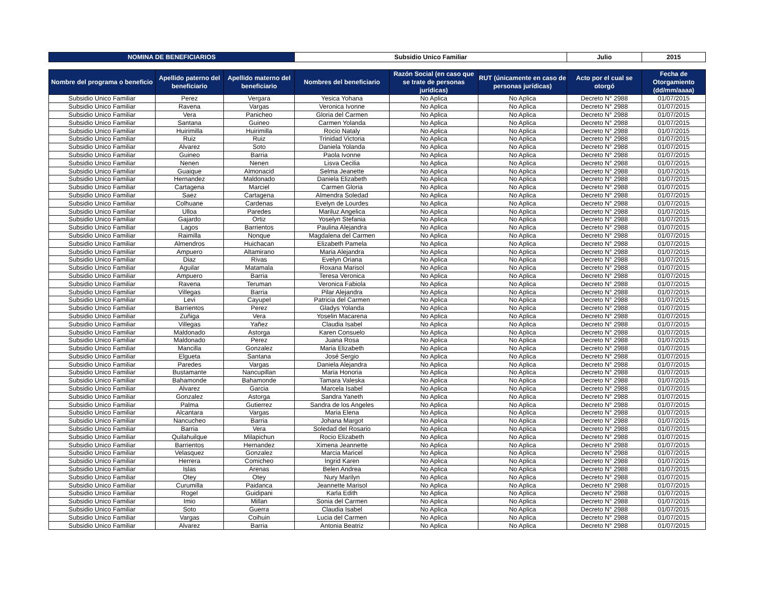| NOMINA DE BENEFICIARIOS | Subsidio Unico Familiar | Julio | 2015 |
| Nombre del programa o beneficio | Apellido paterno del beneficiario | Apellido materno del beneficiario | Nombres del beneficiario | Razón Social (en caso que se trate de personas jurídicas) | RUT (únicamente en caso de personas jurídicas) | Acto por el cual se otorgó | Fecha de Otorgamiento (dd/mm/aaaa) |
| --- | --- | --- | --- | --- | --- | --- | --- |
| Subsidio Unico Familiar | Perez | Vergara | Yesica Yohana | No Aplica | No Aplica | Decreto N° 2988 | 01/07/2015 |
| Subsidio Unico Familiar | Ravena | Vargas | Veronica Ivonne | No Aplica | No Aplica | Decreto N° 2988 | 01/07/2015 |
| Subsidio Unico Familiar | Vera | Panicheo | Gloria del Carmen | No Aplica | No Aplica | Decreto N° 2988 | 01/07/2015 |
| Subsidio Unico Familiar | Santana | Guineo | Carmen Yolanda | No Aplica | No Aplica | Decreto N° 2988 | 01/07/2015 |
| Subsidio Unico Familiar | Huirimilla | Huirimilla | Rocio Nataly | No Aplica | No Aplica | Decreto N° 2988 | 01/07/2015 |
| Subsidio Unico Familiar | Ruiz | Ruiz | Trinidad Victoria | No Aplica | No Aplica | Decreto N° 2988 | 01/07/2015 |
| Subsidio Unico Familiar | Alvarez | Soto | Daniela Yolanda | No Aplica | No Aplica | Decreto N° 2988 | 01/07/2015 |
| Subsidio Unico Familiar | Guineo | Barria | Paola Ivonne | No Aplica | No Aplica | Decreto N° 2988 | 01/07/2015 |
| Subsidio Unico Familiar | Nenen | Nenen | Lisva Cecilia | No Aplica | No Aplica | Decreto N° 2988 | 01/07/2015 |
| Subsidio Unico Familiar | Guaique | Almonacid | Selma Jeanette | No Aplica | No Aplica | Decreto N° 2988 | 01/07/2015 |
| Subsidio Unico Familiar | Hernandez | Maldonado | Daniela Elizabeth | No Aplica | No Aplica | Decreto N° 2988 | 01/07/2015 |
| Subsidio Unico Familiar | Cartagena | Marciel | Carmen Gloria | No Aplica | No Aplica | Decreto N° 2988 | 01/07/2015 |
| Subsidio Unico Familiar | Saez | Cartagena | Almendra Soledad | No Aplica | No Aplica | Decreto N° 2988 | 01/07/2015 |
| Subsidio Unico Familiar | Colhuane | Cardenas | Evelyn de Lourdes | No Aplica | No Aplica | Decreto N° 2988 | 01/07/2015 |
| Subsidio Unico Familiar | Ulloa | Paredes | Mariluz Angelica | No Aplica | No Aplica | Decreto N° 2988 | 01/07/2015 |
| Subsidio Unico Familiar | Gajardo | Ortiz | Yoselyn Stefania | No Aplica | No Aplica | Decreto N° 2988 | 01/07/2015 |
| Subsidio Unico Familiar | Lagos | Barrientos | Paulina Alejandra | No Aplica | No Aplica | Decreto N° 2988 | 01/07/2015 |
| Subsidio Unico Familiar | Raimilla | Nonque | Magdalena del Carmen | No Aplica | No Aplica | Decreto N° 2988 | 01/07/2015 |
| Subsidio Unico Familiar | Almendros | Huichacan | Elizabeth Pamela | No Aplica | No Aplica | Decreto N° 2988 | 01/07/2015 |
| Subsidio Unico Familiar | Ampuero | Altamirano | Maria Alejandra | No Aplica | No Aplica | Decreto N° 2988 | 01/07/2015 |
| Subsidio Unico Familiar | Diaz | Rivas | Evelyn Oriana | No Aplica | No Aplica | Decreto N° 2988 | 01/07/2015 |
| Subsidio Unico Familiar | Aguilar | Matamala | Roxana Marisol | No Aplica | No Aplica | Decreto N° 2988 | 01/07/2015 |
| Subsidio Unico Familiar | Ampuero | Barria | Teresa Veronica | No Aplica | No Aplica | Decreto N° 2988 | 01/07/2015 |
| Subsidio Unico Familiar | Ravena | Teruman | Veronica Fabiola | No Aplica | No Aplica | Decreto N° 2988 | 01/07/2015 |
| Subsidio Unico Familiar | Villegas | Barria | Pilar Alejandra | No Aplica | No Aplica | Decreto N° 2988 | 01/07/2015 |
| Subsidio Unico Familiar | Levi | Cayupel | Patricia del Carmen | No Aplica | No Aplica | Decreto N° 2988 | 01/07/2015 |
| Subsidio Unico Familiar | Barrientos | Perez | Gladys Yolanda | No Aplica | No Aplica | Decreto N° 2988 | 01/07/2015 |
| Subsidio Unico Familiar | Zuñiga | Vera | Yoselin Macarena | No Aplica | No Aplica | Decreto N° 2988 | 01/07/2015 |
| Subsidio Unico Familiar | Villegas | Yañez | Claudia Isabel | No Aplica | No Aplica | Decreto N° 2988 | 01/07/2015 |
| Subsidio Unico Familiar | Maldonado | Astorga | Karen Consuelo | No Aplica | No Aplica | Decreto N° 2988 | 01/07/2015 |
| Subsidio Unico Familiar | Maldonado | Perez | Juana Rosa | No Aplica | No Aplica | Decreto N° 2988 | 01/07/2015 |
| Subsidio Unico Familiar | Mancilla | Gonzalez | Maria Elizabeth | No Aplica | No Aplica | Decreto N° 2988 | 01/07/2015 |
| Subsidio Unico Familiar | Elgueta | Santana | José Sergio | No Aplica | No Aplica | Decreto N° 2988 | 01/07/2015 |
| Subsidio Unico Familiar | Paredes | Vargas | Daniela Alejandra | No Aplica | No Aplica | Decreto N° 2988 | 01/07/2015 |
| Subsidio Unico Familiar | Bustamante | Nancupillan | Maria Honoria | No Aplica | No Aplica | Decreto N° 2988 | 01/07/2015 |
| Subsidio Unico Familiar | Bahamonde | Bahamonde | Tamara Valeska | No Aplica | No Aplica | Decreto N° 2988 | 01/07/2015 |
| Subsidio Unico Familiar | Alvarez | Garcia | Marcela Isabel | No Aplica | No Aplica | Decreto N° 2988 | 01/07/2015 |
| Subsidio Unico Familiar | Gonzalez | Astorga | Sandra Yaneth | No Aplica | No Aplica | Decreto N° 2988 | 01/07/2015 |
| Subsidio Unico Familiar | Palma | Gutierrez | Sandra de los Angeles | No Aplica | No Aplica | Decreto N° 2988 | 01/07/2015 |
| Subsidio Unico Familiar | Alcantara | Vargas | Maria Elena | No Aplica | No Aplica | Decreto N° 2988 | 01/07/2015 |
| Subsidio Unico Familiar | Nancucheo | Barria | Johana Margot | No Aplica | No Aplica | Decreto N° 2988 | 01/07/2015 |
| Subsidio Unico Familiar | Barria | Vera | Soledad del Rosario | No Aplica | No Aplica | Decreto N° 2988 | 01/07/2015 |
| Subsidio Unico Familiar | Quilahuilque | Milapichun | Rocio Elizabeth | No Aplica | No Aplica | Decreto N° 2988 | 01/07/2015 |
| Subsidio Unico Familiar | Barrientos | Hernandez | Ximena Jeannette | No Aplica | No Aplica | Decreto N° 2988 | 01/07/2015 |
| Subsidio Unico Familiar | Velasquez | Gonzalez | Marcia Maricel | No Aplica | No Aplica | Decreto N° 2988 | 01/07/2015 |
| Subsidio Unico Familiar | Herrera | Comicheo | Ingrid Karen | No Aplica | No Aplica | Decreto N° 2988 | 01/07/2015 |
| Subsidio Unico Familiar | Islas | Arenas | Belen Andrea | No Aplica | No Aplica | Decreto N° 2988 | 01/07/2015 |
| Subsidio Unico Familiar | Otey | Otey | Nury Marilyn | No Aplica | No Aplica | Decreto N° 2988 | 01/07/2015 |
| Subsidio Unico Familiar | Curumilla | Paidanca | Jeannette Marisol | No Aplica | No Aplica | Decreto N° 2988 | 01/07/2015 |
| Subsidio Unico Familiar | Rogel | Guidipani | Karla Edith | No Aplica | No Aplica | Decreto N° 2988 | 01/07/2015 |
| Subsidio Unico Familiar | Imio | Millan | Sonia del Carmen | No Aplica | No Aplica | Decreto N° 2988 | 01/07/2015 |
| Subsidio Unico Familiar | Soto | Guerra | Claudia Isabel | No Aplica | No Aplica | Decreto N° 2988 | 01/07/2015 |
| Subsidio Unico Familiar | Vargas | Coihuin | Lucia del Carmen | No Aplica | No Aplica | Decreto N° 2988 | 01/07/2015 |
| Subsidio Unico Familiar | Alvarez | Barria | Antonia Beatriz | No Aplica | No Aplica | Decreto N° 2988 | 01/07/2015 |